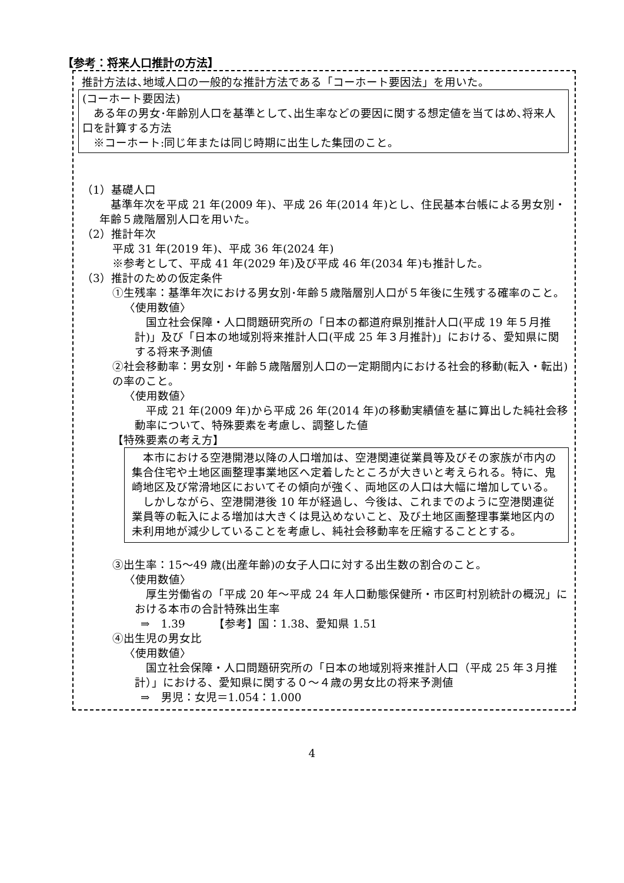【参考：将来人口推計の方法】
推計方法は､地域人口の一般的な推計方法である「コーホート要因法」を用いた。
(コーホート要因法)
　ある年の男女･年齢別人口を基準として､出生率などの要因に関する想定値を当てはめ､将来人口を計算する方法
　※コーホート:同じ年または同じ時期に出生した集団のこと。
（1）基礎人口
　基準年次を平成 21 年(2009 年)、平成 26 年(2014 年)とし、住民基本台帳による男女別・年齢５歳階層別人口を用いた。
（2）推計年次
平成 31 年(2019 年)、平成 36 年(2024 年)
※参考として、平成 41 年(2029 年)及び平成 46 年(2034 年)も推計した。
（3）推計のための仮定条件
①生残率：基準年次における男女別･年齢５歳階層別人口が５年後に生残する確率のこと。
〈使用数値〉
　国立社会保障・人口問題研究所の「日本の都道府県別推計人口(平成 19 年５月推計)」及び「日本の地域別将来推計人口(平成 25 年３月推計)」における、愛知県に関する将来予測値
②社会移動率：男女別・年齢５歳階層別人口の一定期間内における社会的移動(転入・転出)の率のこと。
〈使用数値〉
　平成 21 年(2009 年)から平成 26 年(2014 年)の移動実績値を基に算出した純社会移動率について、特殊要素を考慮し、調整した値
【特殊要素の考え方】
　本市における空港開港以降の人口増加は、空港関連従業員等及びその家族が市内の集合住宅や土地区画整理事業地区へ定着したところが大きいと考えられる。特に、鬼崎地区及び常滑地区においてその傾向が強く、両地区の人口は大幅に増加している。
　しかしながら、空港開港後 10 年が経過し、今後は、これまでのように空港関連従業員等の転入による増加は大きくは見込めないこと、及び土地区画整理事業地区内の未利用地が減少していることを考慮し、純社会移動率を圧縮することとする。
③出生率：15～49 歳(出産年齢)の女子人口に対する出生数の割合のこと。
〈使用数値〉
　厚生労働省の「平成 20 年～平成 24 年人口動態保健所・市区町村別統計の概況」における本市の合計特殊出生率
⇒　1.39　　　【参考】国：1.38、愛知県 1.51
④出生児の男女比
〈使用数値〉
　国立社会保障・人口問題研究所の「日本の地域別将来推計人口（平成 25 年３月推計）」における、愛知県に関する０～４歳の男女比の将来予測値
⇒　男児：女児＝1.054：1.000
4